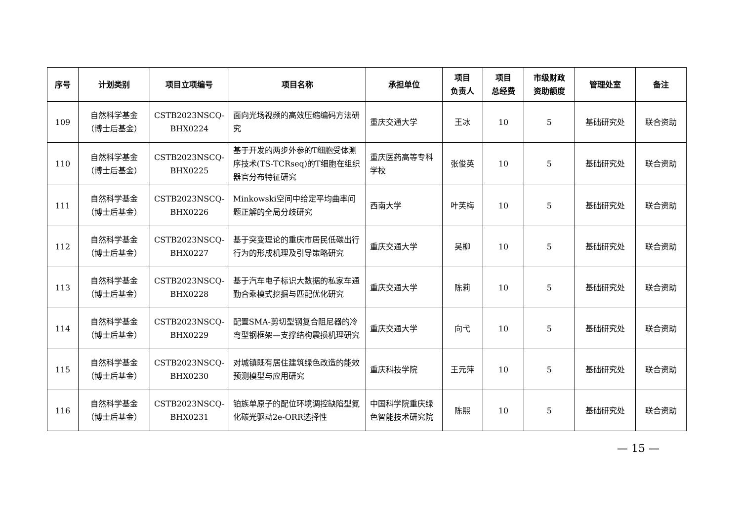| 序号 | 计划类别 | 项目立项编号 | 项目名称 | 承担单位 | 项目 负责人 | 项目 总经费 | 市级财政 资助额度 | 管理处室 | 备注 |
| --- | --- | --- | --- | --- | --- | --- | --- | --- | --- |
| 109 | 自然科学基金 （博士后基金） | CSTB2023NSCQ- BHX0224 | 面向光场视频的高效压缩编码方法研究 | 重庆交通大学 | 王冰 | 10 | 5 | 基础研究处 | 联合资助 |
| 110 | 自然科学基金 （博士后基金） | CSTB2023NSCQ- BHX0225 | 基于开发的两步外参的T细胞受体测序技术(TS-TCRseq)的T细胞在组织器官分布特征研究 | 重庆医药高等专科学校 | 张俊英 | 10 | 5 | 基础研究处 | 联合资助 |
| 111 | 自然科学基金 （博士后基金） | CSTB2023NSCQ- BHX0226 | Minkowski空间中给定平均曲率问题正解的全局分歧研究 | 西南大学 | 叶芙梅 | 10 | 5 | 基础研究处 | 联合资助 |
| 112 | 自然科学基金 （博士后基金） | CSTB2023NSCQ- BHX0227 | 基于突变理论的重庆市居民低碳出行行为的形成机理及引导策略研究 | 重庆交通大学 | 吴柳 | 10 | 5 | 基础研究处 | 联合资助 |
| 113 | 自然科学基金 （博士后基金） | CSTB2023NSCQ- BHX0228 | 基于汽车电子标识大数据的私家车通勤合乘模式挖掘与匹配优化研究 | 重庆交通大学 | 陈莉 | 10 | 5 | 基础研究处 | 联合资助 |
| 114 | 自然科学基金 （博士后基金） | CSTB2023NSCQ- BHX0229 | 配置SMA-剪切型钢复合阻尼器的冷弯型钢框架—支撑结构震损机理研究 | 重庆交通大学 | 向弋 | 10 | 5 | 基础研究处 | 联合资助 |
| 115 | 自然科学基金 （博士后基金） | CSTB2023NSCQ- BHX0230 | 对城镇既有居住建筑绿色改造的能效预测模型与应用研究 | 重庆科技学院 | 王元萍 | 10 | 5 | 基础研究处 | 联合资助 |
| 116 | 自然科学基金 （博士后基金） | CSTB2023NSCQ- BHX0231 | 铂族单原子的配位环境调控缺陷型氮化碳光驱动2e-ORR选择性 | 中国科学院重庆绿色智能技术研究院 | 陈熙 | 10 | 5 | 基础研究处 | 联合资助 |
— 15 —